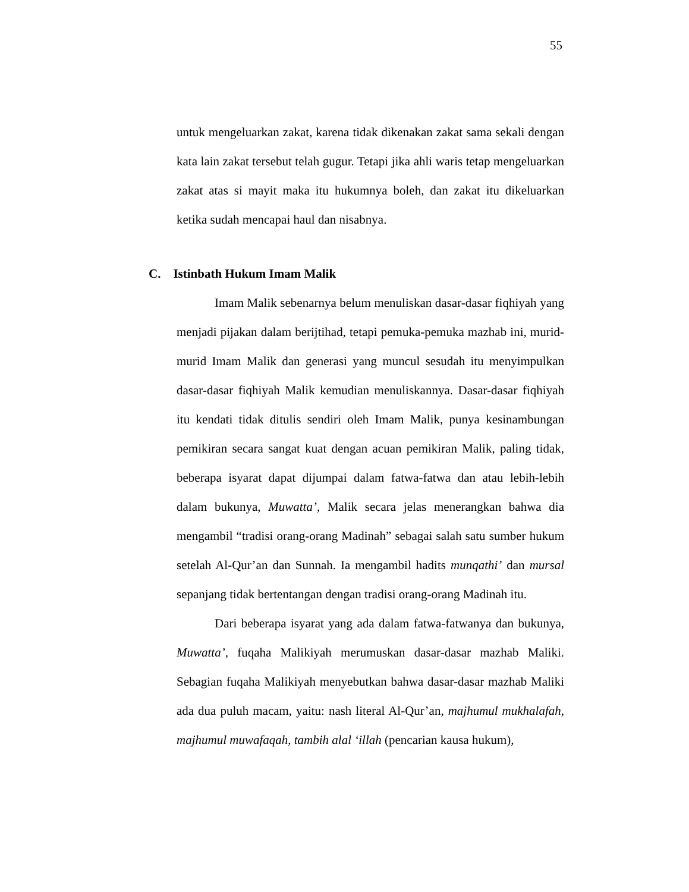55
untuk mengeluarkan zakat, karena tidak dikenakan zakat sama sekali dengan kata lain zakat tersebut telah gugur. Tetapi jika ahli waris tetap mengeluarkan zakat atas si mayit maka itu hukumnya boleh, dan zakat itu dikeluarkan ketika sudah mencapai haul dan nisabnya.
C. Istinbath Hukum Imam Malik
Imam Malik sebenarnya belum menuliskan dasar-dasar fiqhiyah yang menjadi pijakan dalam berijtihad, tetapi pemuka-pemuka mazhab ini, murid-murid Imam Malik dan generasi yang muncul sesudah itu menyimpulkan dasar-dasar fiqhiyah Malik kemudian menuliskannya. Dasar-dasar fiqhiyah itu kendati tidak ditulis sendiri oleh Imam Malik, punya kesinambungan pemikiran secara sangat kuat dengan acuan pemikiran Malik, paling tidak, beberapa isyarat dapat dijumpai dalam fatwa-fatwa dan atau lebih-lebih dalam bukunya, Muwatta’, Malik secara jelas menerangkan bahwa dia mengambil “tradisi orang-orang Madinah” sebagai salah satu sumber hukum setelah Al-Qur’an dan Sunnah. Ia mengambil hadits munqathi’ dan mursal sepanjang tidak bertentangan dengan tradisi orang-orang Madinah itu.
Dari beberapa isyarat yang ada dalam fatwa-fatwanya dan bukunya, Muwatta’, fuqaha Malikiyah merumuskan dasar-dasar mazhab Maliki. Sebagian fuqaha Malikiyah menyebutkan bahwa dasar-dasar mazhab Maliki ada dua puluh macam, yaitu: nash literal Al-Qur’an, majhumul mukhalafah, majhumul muwafaqah, tambih alal ‘illah (pencarian kausa hukum),